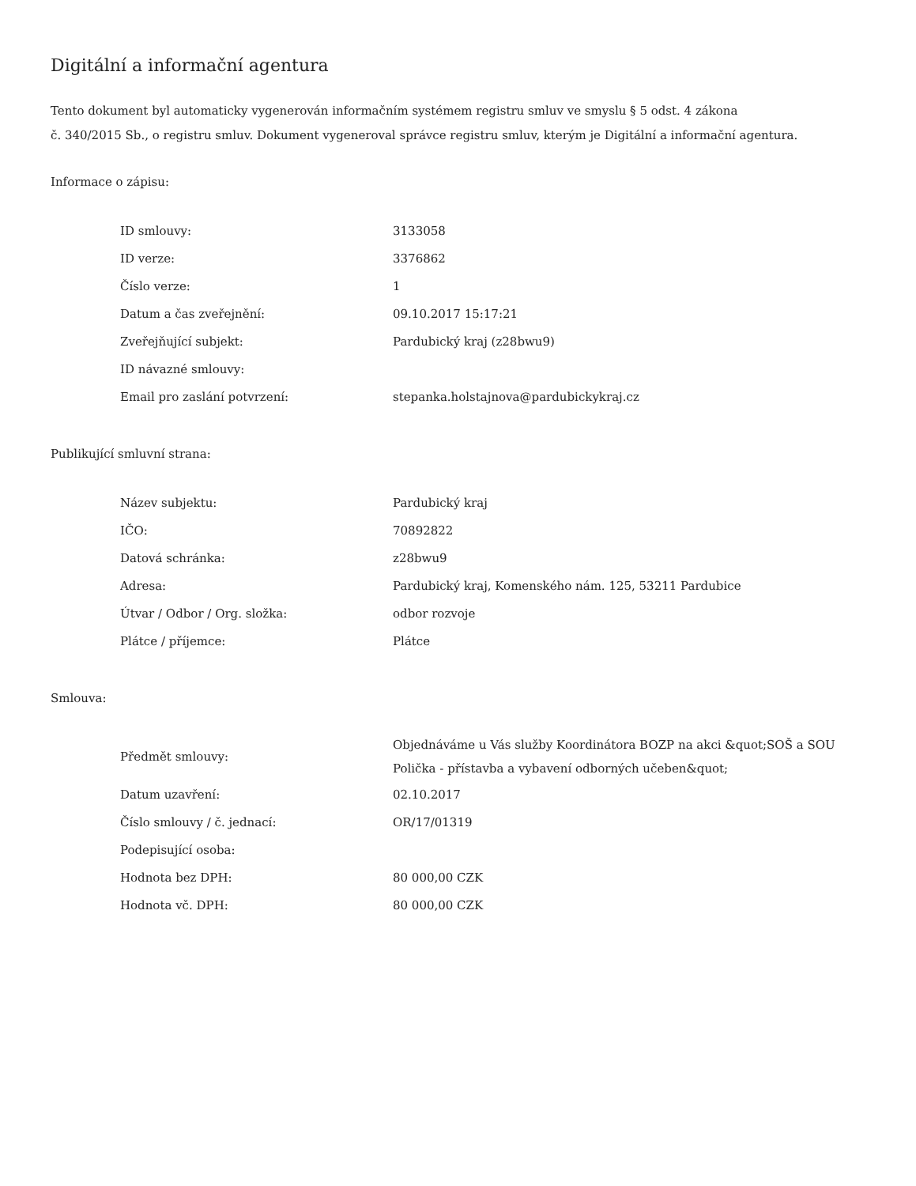Digitální a informační agentura
Tento dokument byl automaticky vygenerován informačním systémem registru smluv ve smyslu § 5 odst. 4 zákona
č. 340/2015 Sb., o registru smluv. Dokument vygeneroval správce registru smluv, kterým je Digitální a informační agentura.
Informace o zápisu:
| ID smlouvy: | 3133058 |
| ID verze: | 3376862 |
| Číslo verze: | 1 |
| Datum a čas zveřejnění: | 09.10.2017 15:17:21 |
| Zveřejňující subjekt: | Pardubický kraj (z28bwu9) |
| ID návazné smlouvy: | |
| Email pro zaslání potvrzení: | stepanka.holstajnova@pardubickykraj.cz |
Publikující smluvní strana:
| Název subjektu: | Pardubický kraj |
| IČO: | 70892822 |
| Datová schránka: | z28bwu9 |
| Adresa: | Pardubický kraj, Komenského nám. 125, 53211 Pardubice |
| Útvar / Odbor / Org. složka: | odbor rozvoje |
| Plátce / příjemce: | Plátce |
Smlouva:
| Předmět smlouvy: | Objednáváme u Vás služby Koordinátora BOZP na akci &quot;SOŠ a SOU Polička - přístavba a vybavení odborných učeben&quot; |
| Datum uzavření: | 02.10.2017 |
| Číslo smlouvy / č. jednací: | OR/17/01319 |
| Podepisující osoba: | |
| Hodnota bez DPH: | 80 000,00 CZK |
| Hodnota vč. DPH: | 80 000,00 CZK |